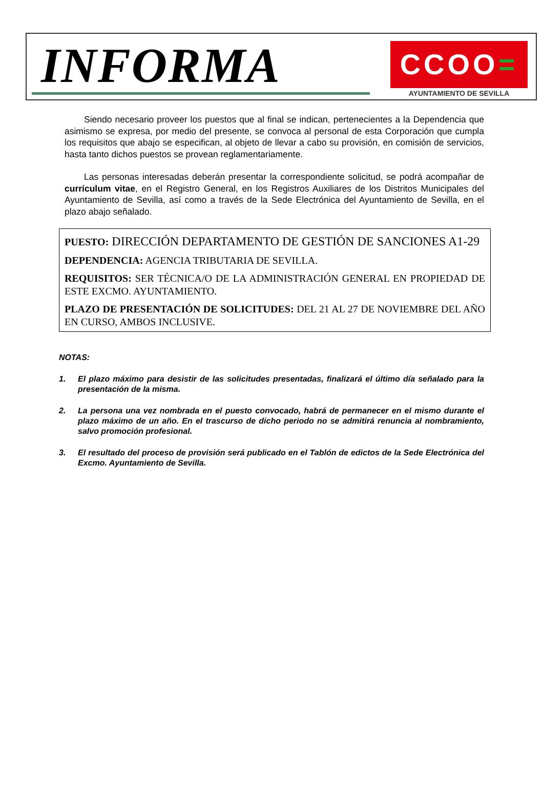INFORMA
CCOO=
AYUNTAMIENTO DE SEVILLA
Siendo necesario proveer los puestos que al final se indican, pertenecientes a la Dependencia que asimismo se expresa, por medio del presente, se convoca al personal de esta Corporación que cumpla los requisitos que abajo se especifican, al objeto de llevar a cabo su provisión, en comisión de servicios, hasta tanto dichos puestos se provean reglamentariamente.
Las personas interesadas deberán presentar la correspondiente solicitud, se podrá acompañar de currículum vitae, en el Registro General, en los Registros Auxiliares de los Distritos Municipales del Ayuntamiento de Sevilla, así como a través de la Sede Electrónica del Ayuntamiento de Sevilla, en el plazo abajo señalado.
PUESTO: DIRECCIÓN DEPARTAMENTO DE GESTIÓN DE SANCIONES A1-29
DEPENDENCIA: AGENCIA TRIBUTARIA DE SEVILLA.
REQUISITOS: SER TÉCNICA/O DE LA ADMINISTRACIÓN GENERAL EN PROPIEDAD DE ESTE EXCMO. AYUNTAMIENTO.
PLAZO DE PRESENTACIÓN DE SOLICITUDES: DEL 21 AL 27 DE NOVIEMBRE DEL AÑO EN CURSO, AMBOS INCLUSIVE.
NOTAS:
1. El plazo máximo para desistir de las solicitudes presentadas, finalizará el último día señalado para la presentación de la misma.
2. La persona una vez nombrada en el puesto convocado, habrá de permanecer en el mismo durante el plazo máximo de un año. En el trascurso de dicho periodo no se admitirá renuncia al nombramiento, salvo promoción profesional.
3. El resultado del proceso de provisión será publicado en el Tablón de edictos de la Sede Electrónica del Excmo. Ayuntamiento de Sevilla.